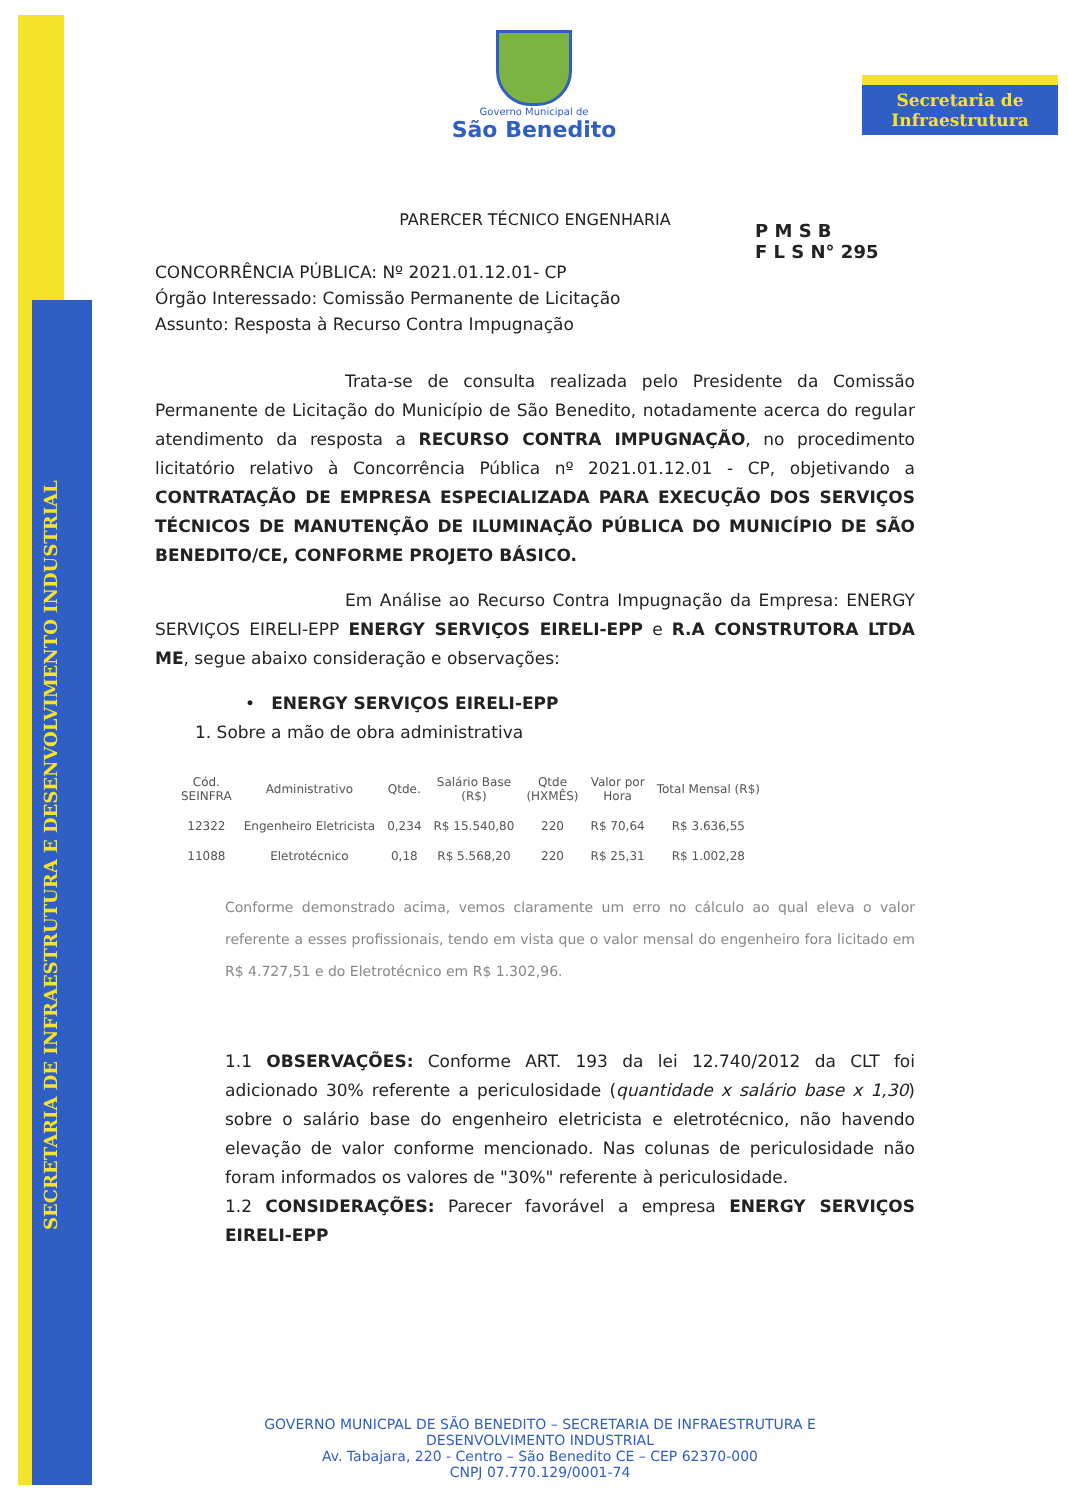SECRETARIA DE INFRAESTRUTURA E DESENVOLVIMENTO INDUSTRIAL
Governo Municipal de
São Benedito
Secretaria de
Infraestrutura
P M S B
F L S N° 295
PARERCER TÉCNICO ENGENHARIA
CONCORRÊNCIA PÚBLICA: Nº 2021.01.12.01- CP
Órgão Interessado: Comissão Permanente de Licitação
Assunto: Resposta à Recurso Contra Impugnação
Trata-se de consulta realizada pelo Presidente da Comissão Permanente de Licitação do Município de São Benedito, notadamente acerca do regular atendimento da resposta a RECURSO CONTRA IMPUGNAÇÃO, no procedimento licitatório relativo à Concorrência Pública nº 2021.01.12.01 - CP, objetivando a CONTRATAÇÃO DE EMPRESA ESPECIALIZADA PARA EXECUÇÃO DOS SERVIÇOS TÉCNICOS DE MANUTENÇÃO DE ILUMINAÇÃO PÚBLICA DO MUNICÍPIO DE SÃO BENEDITO/CE, CONFORME PROJETO BÁSICO.
Em Análise ao Recurso Contra Impugnação da Empresa: ENERGY SERVIÇOS EIRELI-EPP ENERGY SERVIÇOS EIRELI-EPP e R.A CONSTRUTORA LTDA ME, segue abaixo consideração e observações:
• ENERGY SERVIÇOS EIRELI-EPP
1. Sobre a mão de obra administrativa
| Cód. SEINFRA | Administrativo | Qtde. | Salário Base (R$) | Qtde (HXMÊS) | Valor por Hora | Total Mensal (R$) |
| --- | --- | --- | --- | --- | --- | --- |
| 12322 | Engenheiro Eletricista | 0,234 | R$ 15.540,80 | 220 | R$ 70,64 | R$ 3.636,55 |
| 11088 | Eletrotécnico | 0,18 | R$ 5.568,20 | 220 | R$ 25,31 | R$ 1.002,28 |
Conforme demonstrado acima, vemos claramente um erro no cálculo ao qual eleva o valor referente a esses profissionais, tendo em vista que o valor mensal do engenheiro fora licitado em R$ 4.727,51 e do Eletrotécnico em R$ 1.302,96.
1.1 OBSERVAÇÕES: Conforme ART. 193 da lei 12.740/2012 da CLT foi adicionado 30% referente a periculosidade (quantidade x salário base x 1,30) sobre o salário base do engenheiro eletricista e eletrotécnico, não havendo elevação de valor conforme mencionado. Nas colunas de periculosidade não foram informados os valores de "30%" referente à periculosidade.
1.2 CONSIDERAÇÕES: Parecer favorável a empresa ENERGY SERVIÇOS EIRELI-EPP
GOVERNO MUNICPAL DE SÃO BENEDITO – SECRETARIA DE INFRAESTRUTURA E DESENVOLVIMENTO INDUSTRIAL
Av. Tabajara, 220 - Centro – São Benedito CE – CEP 62370-000
CNPJ 07.770.129/0001-74